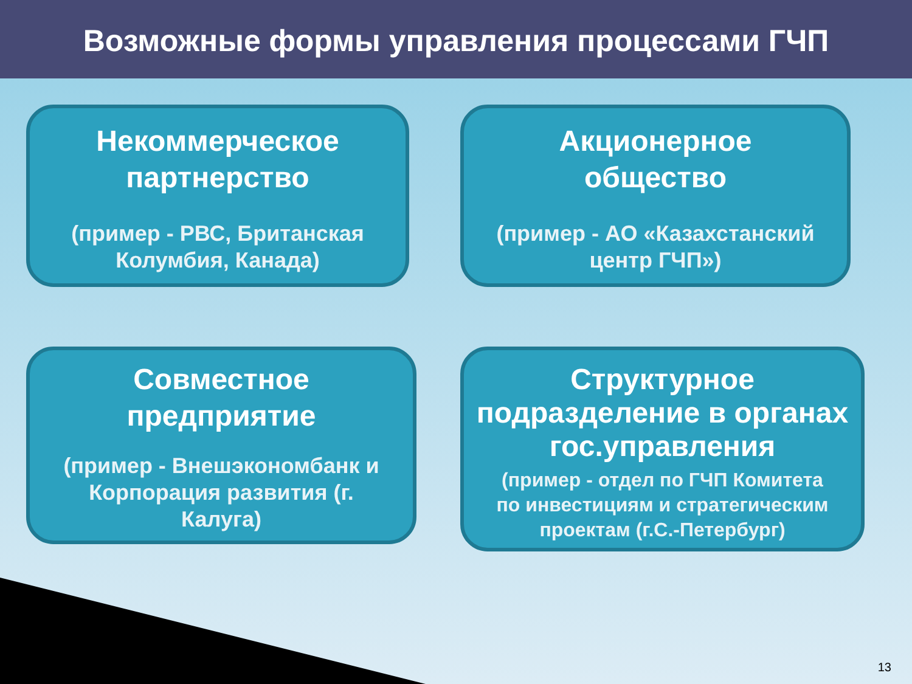Возможные формы управления процессами ГЧП
Некоммерческое
партнерство
(пример - РВС, Британская
Колумбия, Канада)
Акционерное
общество
(пример - АО «Казахстанский
центр ГЧП»)
Совместное
предприятие
(пример - Внешэкономбанк и
Корпорация развития (г.
Калуга)
Структурное
подразделение в органах
гос.управления
(пример - отдел по ГЧП Комитета
по инвестициям и стратегическим
проектам (г.С.-Петербург)
13